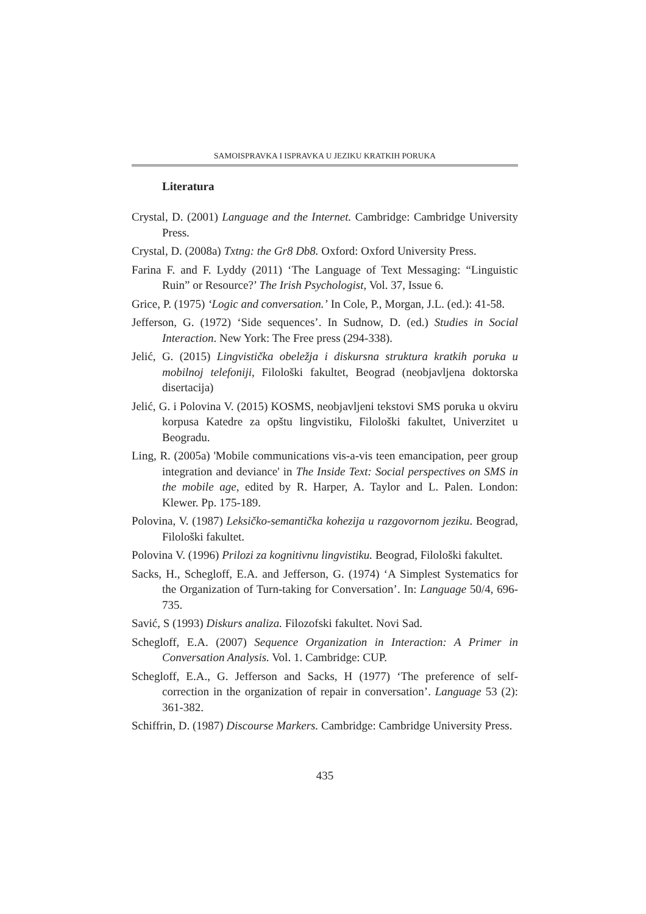SAMOISPRAVKA I ISPRAVKA U JEZIKU KRATKIH PORUKA
Literatura
Crystal, D. (2001) Language and the Internet. Cambridge: Cambridge University Press.
Crystal, D. (2008a) Txtng: the Gr8 Db8. Oxford: Oxford University Press.
Farina F. and F. Lyddy (2011) ‘The Language of Text Messaging: “Linguistic Ruin” or Resource?’ The Irish Psychologist, Vol. 37, Issue 6.
Grice, P. (1975) ‘Logic and conversation.’ In Cole, P., Morgan, J.L. (ed.): 41-58.
Jefferson, G. (1972) ‘Side sequences’. In Sudnow, D. (ed.) Studies in Social Interaction. New York: The Free press (294-338).
Jelić, G. (2015) Lingvistička obeležja i diskursna struktura kratkih poruka u mobilnoj telefoniji, Filološki fakultet, Beograd (neobjavljena doktorska disertacija)
Jelić, G. i Polovina V. (2015) KOSMS, neobjavljeni tekstovi SMS poruka u okviru korpusa Katedre za opštu lingvistiku, Filološki fakultet, Univerzitet u Beogradu.
Ling, R. (2005a) 'Mobile communications vis-a-vis teen emancipation, peer group integration and deviance' in The Inside Text: Social perspectives on SMS in the mobile age, edited by R. Harper, A. Taylor and L. Palen. London: Klewer. Pp. 175-189.
Polovina, V. (1987) Leksičko-semantička kohezija u razgovornom jeziku. Beograd, Filološki fakultet.
Polovina V. (1996) Prilozi za kognitivnu lingvistiku. Beograd, Filološki fakultet.
Sacks, H., Schegloff, E.A. and Jefferson, G. (1974) ‘A Simplest Systematics for the Organization of Turn-taking for Conversation’. In: Language 50/4, 696-735.
Savić, S (1993) Diskurs analiza. Filozofski fakultet. Novi Sad.
Schegloff, E.A. (2007) Sequence Organization in Interaction: A Primer in Conversation Analysis. Vol. 1. Cambridge: CUP.
Schegloff, E.A., G. Jefferson and Sacks, H (1977) ‘The preference of self-correction in the organization of repair in conversation’. Language 53 (2): 361-382.
Schiffrin, D. (1987) Discourse Markers. Cambridge: Cambridge University Press.
435